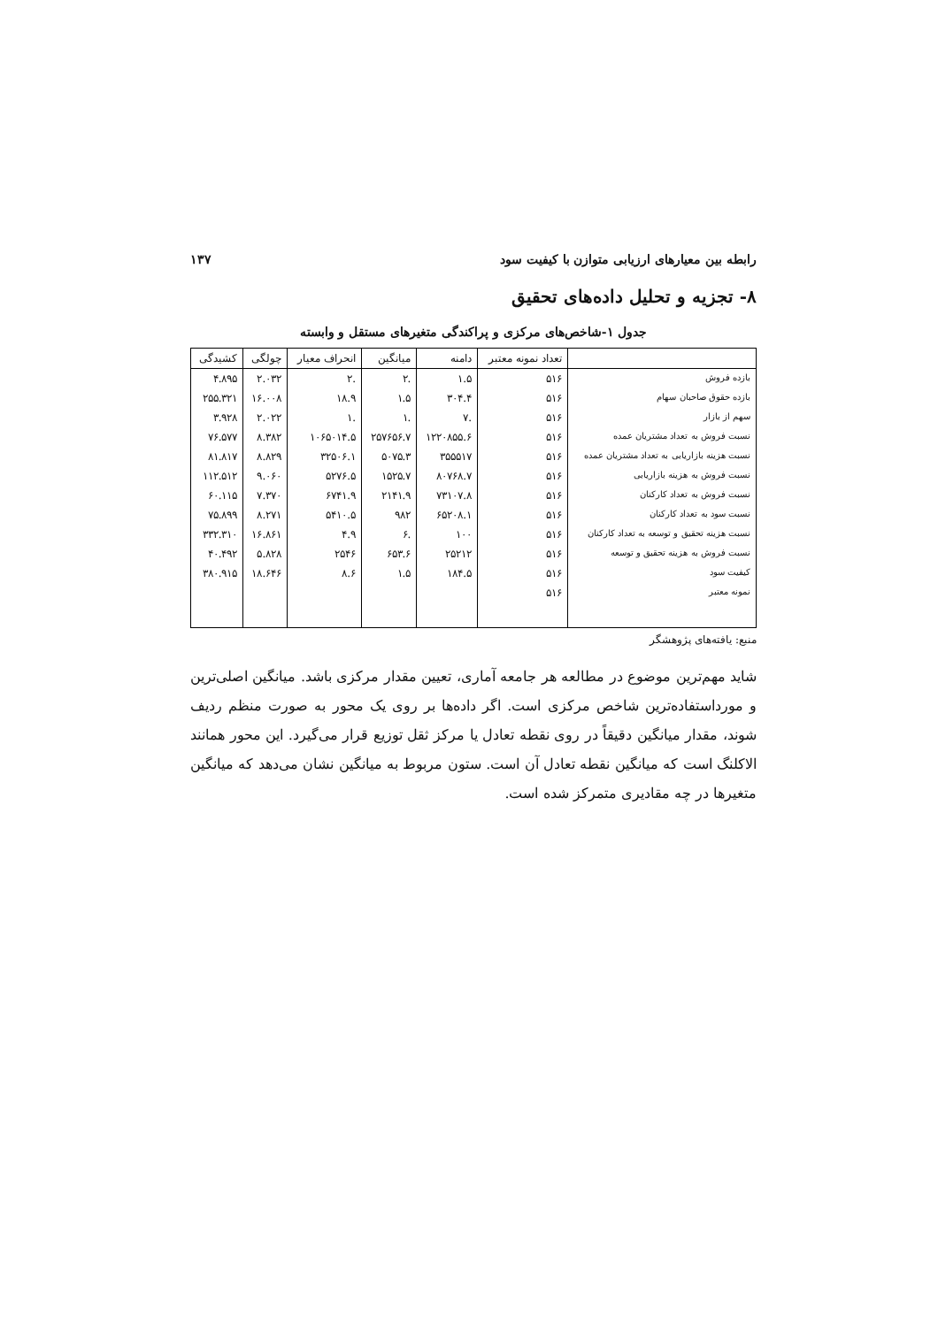رابطه بین معیارهای ارزیابی متوازن با کیفیت سود ۱۳۷
۸- تجزیه و تحلیل داده‌های تحقیق
جدول ۱-شاخص‌های مرکزی و پراکندگی متغیرهای مستقل و وابسته
| | تعداد نمونه معتبر | دامنه | میانگین | انحراف معیار | چولگی | کشیدگی |
| --- | --- | --- | --- | --- | --- | --- |
| بازده فروش | ۵۱۶ | ۱.۵ | .۲ | .۲ | ۲.۰۳۲ | ۴.۸۹۵ |
| بازده حقوق صاحبان سهام | ۵۱۶ | ۳۰۴.۴ | ۱.۵ | ۱۸.۹ | ۱۶.۰۰۸ | ۲۵۵.۳۲۱ |
| سهم از بازار | ۵۱۶ | .۷ | .۱ | .۱ | ۲.۰۲۲ | ۳.۹۲۸ |
| نسبت فروش به تعداد مشتریان عمده | ۵۱۶ | ۱۲۲۰۸۵۵.۶ | ۲۵۷۶۵۶.۷ | ۱۰۶۵۰۱۴.۵ | ۸.۳۸۲ | ۷۶.۵۷۷ |
| نسبت هزینه بازاریابی به تعداد مشتریان عمده | ۵۱۶ | ۳۵۵۵۱۷ | ۵۰۷۵.۳ | ۳۲۵۰۶.۱ | ۸.۸۲۹ | ۸۱.۸۱۷ |
| نسبت فروش به هزینه بازاریابی | ۵۱۶ | ۸۰۷۶۸.۷ | ۱۵۲۵.۷ | ۵۲۷۶.۵ | ۹.۰۶۰ | ۱۱۲.۵۱۲ |
| نسبت فروش به تعداد کارکنان | ۵۱۶ | ۷۳۱۰۷.۸ | ۲۱۴۱.۹ | ۶۷۴۱.۹ | ۷.۳۷۰ | ۶۰.۱۱۵ |
| نسبت سود به تعداد کارکنان | ۵۱۶ | ۶۵۲۰۸.۱ | ۹۸۲ | ۵۴۱۰.۵ | ۸.۲۷۱ | ۷۵.۸۹۹ |
| نسبت هزینه تحقیق و توسعه به تعداد کارکنان | ۵۱۶ | ۱۰۰ | .۶ | ۴.۹ | ۱۶.۸۶۱ | ۳۳۲.۳۱۰ |
| نسبت فروش به هزینه تحقیق و توسعه | ۵۱۶ | ۲۵۲۱۲ | ۶۵۳.۶ | ۲۵۴۶ | ۵.۸۲۸ | ۴۰.۴۹۲ |
| کیفیت سود | ۵۱۶ | ۱۸۴.۵ | ۱.۵ | ۸.۶ | ۱۸.۶۴۶ | ۳۸۰.۹۱۵ |
| نمونه معتبر | ۵۱۶ | | | | | |
منبع: یافته‌های پژوهشگر
شاید مهم‌ترین موضوع در مطالعه هر جامعه آماری، تعیین مقدار مرکزی باشد. میانگین اصلی‌ترین و مورداستفاده‌ترین شاخص مرکزی است. اگر داده‌ها بر روی یک محور به صورت منظم ردیف شوند، مقدار میانگین دقیقاً در روی نقطه تعادل یا مرکز ثقل توزیع قرار می‌گیرد. این محور همانند الاکلنگ است که میانگین نقطه تعادل آن است. ستون مربوط به میانگین نشان می‌دهد که میانگین متغیرها در چه مقادیری متمرکز شده است.